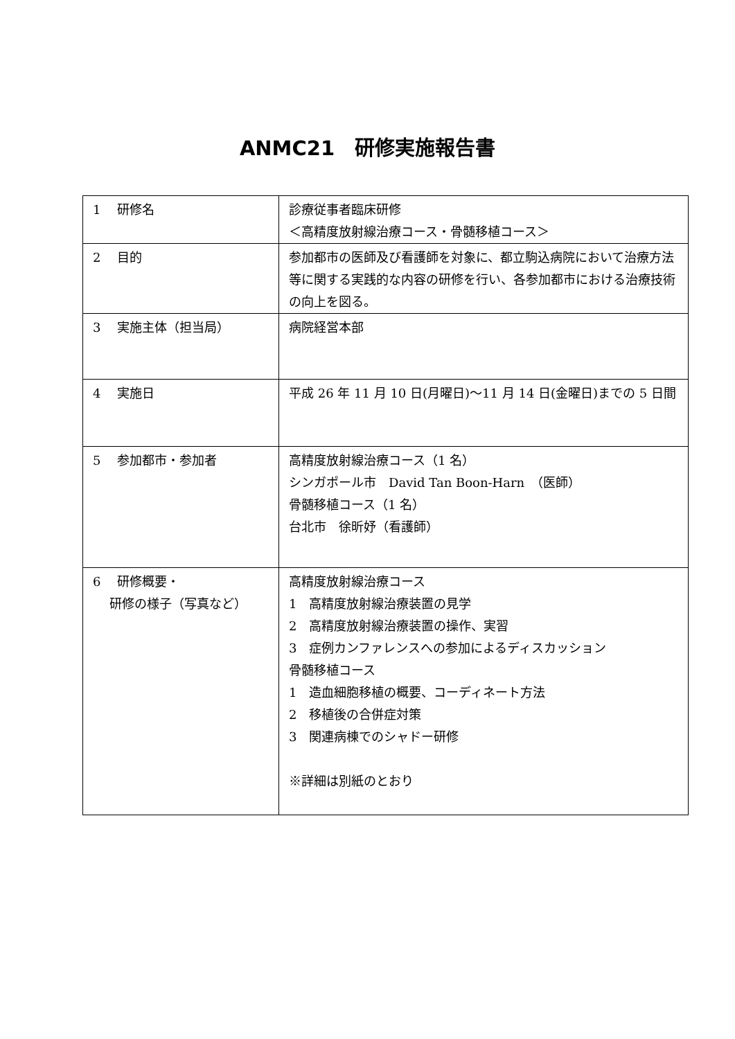ANMC21　研修実施報告書
| 1 研修名 | 診療従事者臨床研修 ＜高精度放射線治療コース・骨髄移植コース＞ |
| 2 目的 | 参加都市の医師及び看護師を対象に、都立駒込病院において治療方法等に関する実践的な内容の研修を行い、各参加都市における治療技術の向上を図る。 |
| 3 実施主体（担当局） | 病院経営本部 |
| 4 実施日 | 平成 26 年 11 月 10 日(月曜日)～11 月 14 日(金曜日)までの 5 日間 |
| 5 参加都市・参加者 | 高精度放射線治療コース（1 名） シンガポール市 David Tan Boon-Harn （医師） 骨髄移植コース（1 名） 台北市 徐昕妤（看護師） |
| 6 研修概要・ 研修の様子（写真など） | 高精度放射線治療コース 1 高精度放射線治療装置の見学 2 高精度放射線治療装置の操作、実習 3 症例カンファレンスへの参加によるディスカッション 骨髄移植コース 1 造血細胞移植の概要、コーディネート方法 2 移植後の合併症対策 3 関連病棟でのシャドー研修 ※詳細は別紙のとおり |